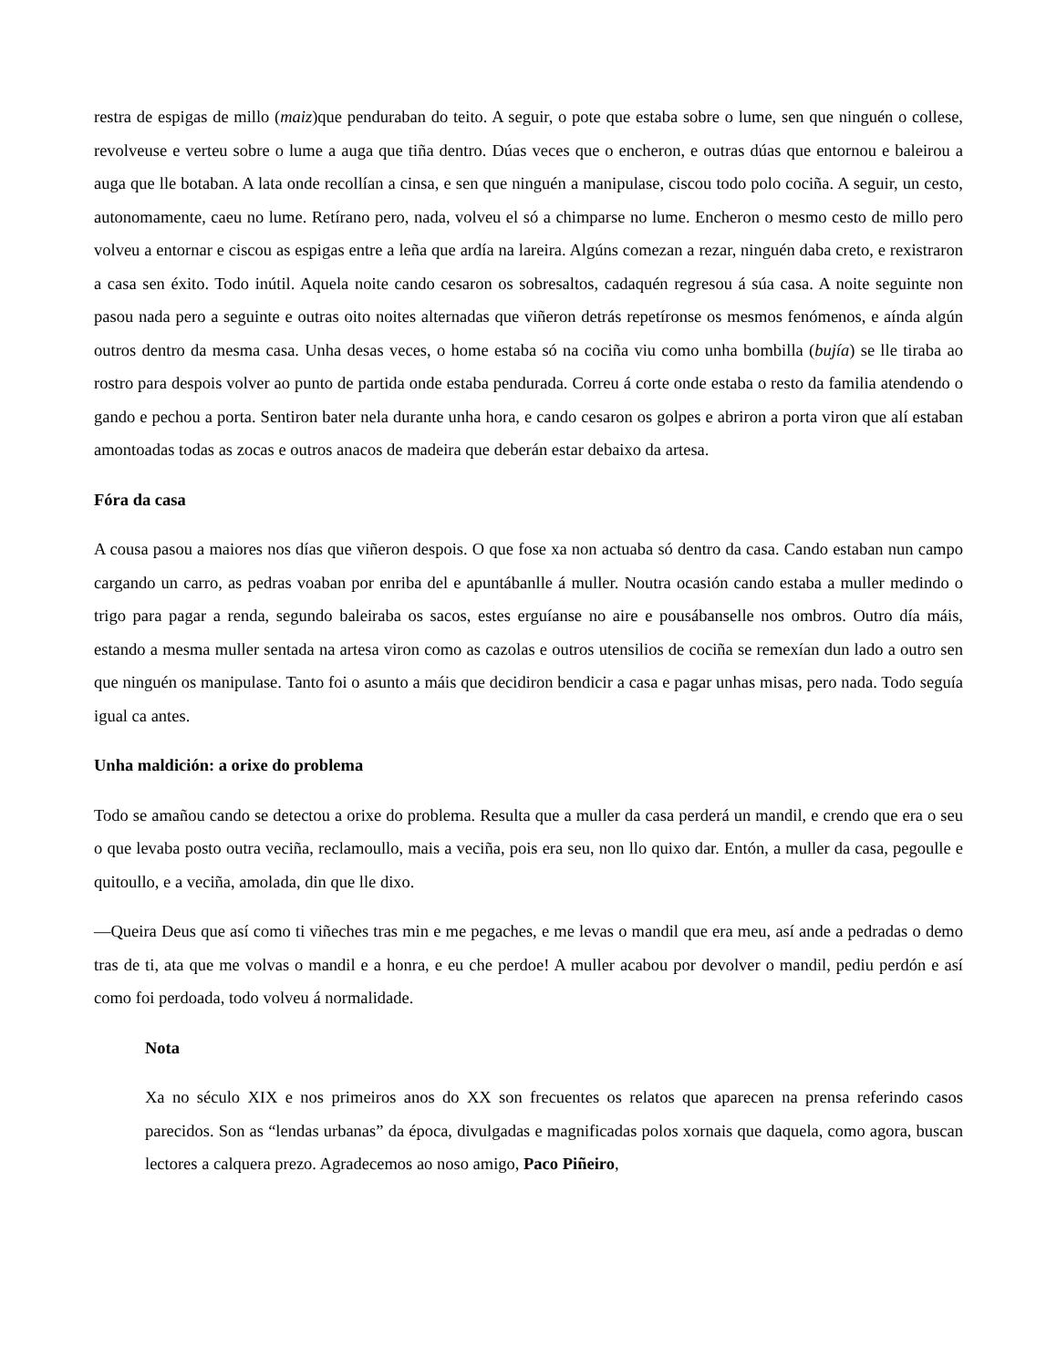restra de espigas de millo (maiz)que penduraban do teito. A seguir, o pote que estaba sobre o lume, sen que ninguén o collese, revolveuse e verteu sobre o lume a auga que tiña dentro. Dúas veces que o encheron, e outras dúas que entornou e baleirou a auga que lle botaban. A lata onde recollían a cinsa, e sen que ninguén a manipulase, ciscou todo polo cociña. A seguir, un cesto, autonomamente, caeu no lume. Retírano pero, nada, volveu el só a chimparse no lume. Encheron o mesmo cesto de millo pero volveu a entornar e ciscou as espigas entre a leña que ardía na lareira. Algúns comezan a rezar, ninguén daba creto, e rexistraron a casa sen éxito. Todo inútil. Aquela noite cando cesaron os sobresaltos, cadaquén regresou á súa casa. A noite seguinte non pasou nada pero a seguinte e outras oito noites alternadas que viñeron detrás repetíronse os mesmos fenómenos, e aínda algún outros dentro da mesma casa. Unha desas veces, o home estaba só na cociña viu como unha bombilla (bujía) se lle tiraba ao rostro para despois volver ao punto de partida onde estaba pendurada. Correu á corte onde estaba o resto da familia atendendo o gando e pechou a porta. Sentiron bater nela durante unha hora, e cando cesaron os golpes e abriron a porta viron que alí estaban amontoadas todas as zocas e outros anacos de madeira que deberán estar debaixo da artesa.
Fóra da casa
A cousa pasou a maiores nos días que viñeron despois. O que fose xa non actuaba só dentro da casa. Cando estaban nun campo cargando un carro, as pedras voaban por enriba del e apuntábanlle á muller. Noutra ocasión cando estaba a muller medindo o trigo para pagar a renda, segundo baleiraba os sacos, estes erguíanse no aire e pousábanselle nos ombros. Outro día máis, estando a mesma muller sentada na artesa viron como as cazolas e outros utensilios de cociña se remexían dun lado a outro sen que ninguén os manipulase. Tanto foi o asunto a máis que decidiron bendicir a casa e pagar unhas misas, pero nada. Todo seguía igual ca antes.
Unha maldición: a orixe do problema
Todo se amañou cando se detectou a orixe do problema. Resulta que a muller da casa perderá un mandil, e crendo que era o seu o que levaba posto outra veciña, reclamoullo, mais a veciña, pois era seu, non llo quixo dar. Entón, a muller da casa, pegoulle e quitoullo, e a veciña, amolada, din que lle dixo.
—Queira Deus que así como ti viñeches tras min e me pegaches, e me levas o mandil que era meu, así ande a pedradas o demo tras de ti, ata que me volvas o mandil e a honra, e eu che perdoe! A muller acabou por devolver o mandil, pediu perdón e así como foi perdoada, todo volveu á normalidade.
Nota
Xa no século XIX e nos primeiros anos do XX son frecuentes os relatos que aparecen na prensa referindo casos parecidos. Son as “lendas urbanas” da época, divulgadas e magnificadas polos xornais que daquela, como agora, buscan lectores a calquera prezo. Agradecemos ao noso amigo, Paco Piñeiro,